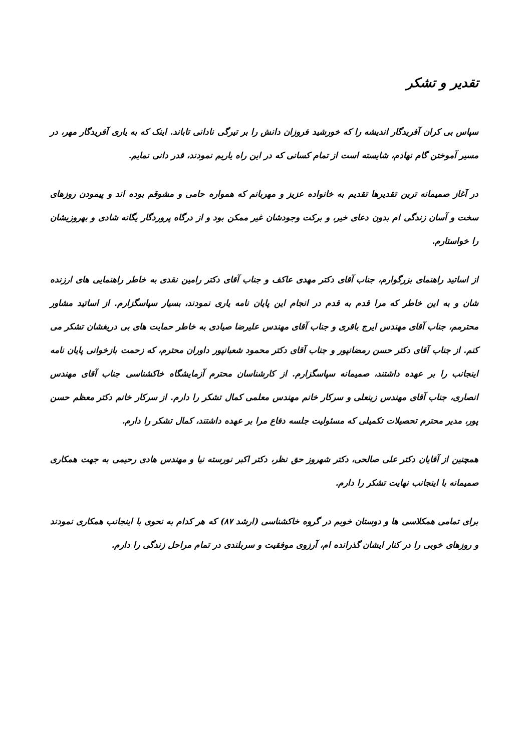تقدیر و تشکر
سپاس بی کران آفریدگار اندیشه را که خورشید فروزان دانش را بر تیرگی نادانی تاباند. اینک که به یاری آفریدگار مهر، در مسیر آموختن گام نهادم، شایسته است از تمام کسانی که در این راه یاریم نمودند، قدر دانی نمایم.
در آغاز صمیمانه ترین تقدیرها تقدیم به خانواده عزیز و مهربانم که همواره حامی و مشوقم بوده اند و پیمودن روزهای سخت و آسان زندگی ام بدون دعای خیر، و برکت وجودشان غیر ممکن بود و از درگاه پروردگار یگانه شادی و بهروزیشان را خواستارم.
از اساتید راهنمای بزرگوارم، جناب آقای دکتر مهدی عاکف و جناب آقای دکتر رامین نقدی به خاطر راهنمایی های ارزنده شان و به این خاطر که مرا قدم به قدم در انجام این پایان نامه یاری نمودند، بسیار سپاسگزارم. از اساتید مشاور محترمم، جناب آقای مهندس ایرج باقری و جناب آقای مهندس علیرضا صیادی به خاطر حمایت های بی دریغشان تشکر می کنم. از جناب آقای دکتر حسن رمضانپور و جناب آقای دکتر محمود شعبانپور داوران محترم، که زحمت بازخوانی پایان نامه اینجانب را بر عهده داشتند، صمیمانه سپاسگزارم. از کارشناسان محترم آزمایشگاه خاکشناسی جناب آقای مهندس انصاری، جناب آقای مهندس زینعلی و سرکار خانم مهندس معلمی کمال تشکر را دارم. از سرکار خانم دکتر معظم حسن پور، مدیر محترم تحصیلات تکمیلی که مسئولیت جلسه دفاع مرا بر عهده داشتند، کمال تشکر را دارم.
همچنین از آقایان دکتر علی صالحی، دکتر شهروز حق نظر، دکتر اکبر نورسته نیا و مهندس هادی رحیمی به جهت همکاری صمیمانه با اینجانب نهایت تشکر را دارم.
برای تمامی همکلاسی ها و دوستان خوبم در گروه خاکشناسی (ارشد ۸۷) که هر کدام به نحوی با اینجانب همکاری نمودند و روزهای خوبی را در کنار ایشان گذرانده ام، آرزوی موفقیت و سربلندی در تمام مراحل زندگی را دارم.